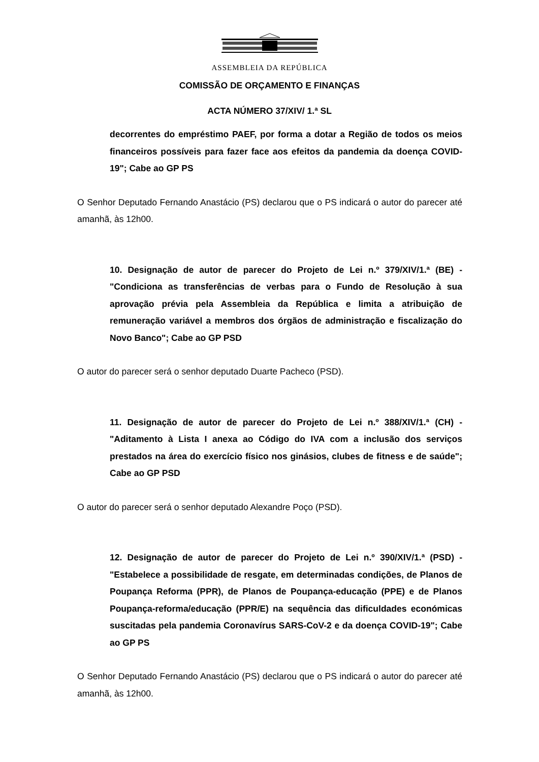ASSEMBLEIA DA REPÚBLICA
COMISSÃO DE ORÇAMENTO E FINANÇAS
ACTA NÚMERO 37/XIV/ 1.ª SL
decorrentes do empréstimo PAEF, por forma a dotar a Região de todos os meios financeiros possíveis para fazer face aos efeitos da pandemia da doença COVID-19"; Cabe ao GP PS
O Senhor Deputado Fernando Anastácio (PS) declarou que o PS indicará o autor do parecer até amanhã, às 12h00.
10. Designação de autor de parecer do Projeto de Lei n.º 379/XIV/1.ª (BE) - "Condiciona as transferências de verbas para o Fundo de Resolução à sua aprovação prévia pela Assembleia da República e limita a atribuição de remuneração variável a membros dos órgãos de administração e fiscalização do Novo Banco"; Cabe ao GP PSD
O autor do parecer será o senhor deputado Duarte Pacheco (PSD).
11. Designação de autor de parecer do Projeto de Lei n.º 388/XIV/1.ª (CH) - "Aditamento à Lista I anexa ao Código do IVA com a inclusão dos serviços prestados na área do exercício físico nos ginásios, clubes de fitness e de saúde"; Cabe ao GP PSD
O autor do parecer será o senhor deputado Alexandre Poço (PSD).
12. Designação de autor de parecer do Projeto de Lei n.º 390/XIV/1.ª (PSD) - "Estabelece a possibilidade de resgate, em determinadas condições, de Planos de Poupança Reforma (PPR), de Planos de Poupança-educação (PPE) e de Planos Poupança-reforma/educação (PPR/E) na sequência das dificuldades económicas suscitadas pela pandemia Coronavírus SARS-CoV-2 e da doença COVID-19"; Cabe ao GP PS
O Senhor Deputado Fernando Anastácio (PS) declarou que o PS indicará o autor do parecer até amanhã, às 12h00.